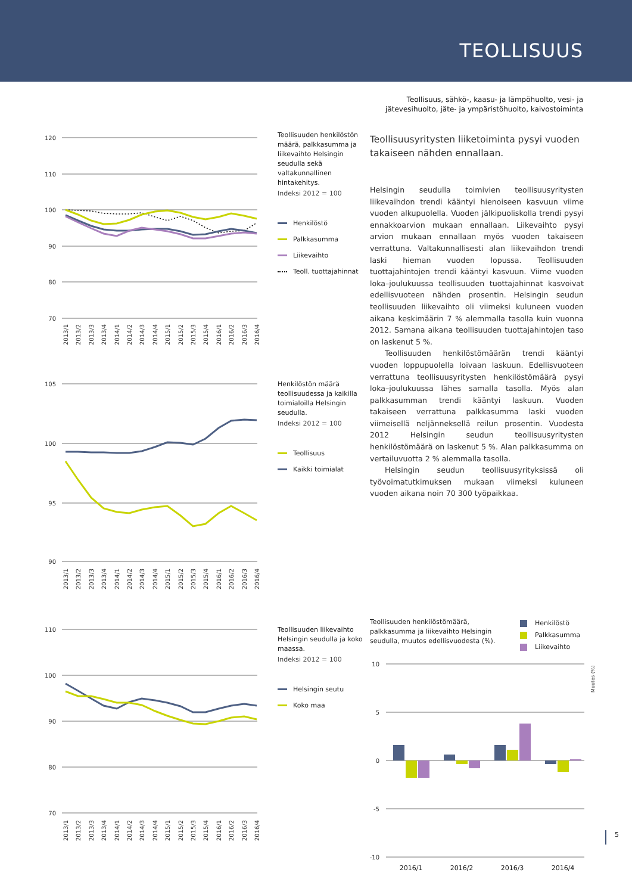TEOLLISUUS
Teollisuus, sähkö-, kaasu- ja lämpöhuolto, vesi- ja
jätevesihuolto, jäte- ja ympäristöhuolto, kaivostoiminta
120
110
100
90
80
70
2013/1
2013/2
2013/3
2013/4
2014/1
2014/2
2014/3
2014/4
2015/1
2015/2
2015/3
2015/4
2016/1
2016/2
2016/3
2016/4
Teollisuuden henkilöstön määrä, palkkasumma ja liikevaihto Helsingin seudulla sekä valtakunnallinen hintakehitys.
Indeksi 2012 = 100
Henkilöstö
Palkkasumma
Liikevaihto
Teoll. tuottajahinnat
105
100
95
90
2013/1
2013/2
2013/3
2013/4
2014/1
2014/2
2014/3
2014/4
2015/1
2015/2
2015/3
2015/4
2016/1
2016/2
2016/3
2016/4
Henkilöstön määrä teollisuudessa ja kaikilla toimialoilla Helsingin seudulla.
Indeksi 2012 = 100
Teollisuus
Kaikki toimialat
110
100
90
80
70
2013/1
2013/2
2013/3
2013/4
2014/1
2014/2
2014/3
2014/4
2015/1
2015/2
2015/3
2015/4
2016/1
2016/2
2016/3
2016/4
Teollisuuden liikevaihto Helsingin seudulla ja koko maassa.
Indeksi 2012 = 100
Helsingin seutu
Koko maa
Teollisuusyritysten liiketoiminta pysyi vuoden takaiseen nähden ennallaan.
Helsingin seudulla toimivien teollisuusyritysten liikevaihdon trendi kääntyi hienoiseen kasvuun viime vuoden alkupuolella. Vuoden jälkipuoliskolla trendi pysyi ennakkoarvion mukaan ennallaan. Liikevaihto pysyi arvion mukaan ennallaan myös vuoden takaiseen verrattuna. Valtakunnallisesti alan liikevaihdon trendi laski hieman vuoden lopussa. Teollisuuden tuottajahintojen trendi kääntyi kasvuun. Viime vuoden loka–joulukuussa teollisuuden tuottajahinnat kasvoivat edellisvuoteen nähden prosentin. Helsingin seudun teollisuuden liikevaihto oli viimeksi kuluneen vuoden aikana keskimäärin 7 % alemmalla tasolla kuin vuonna 2012. Samana aikana teollisuuden tuottajahintojen taso on laskenut 5 %.
Teollisuuden henkilöstömäärän trendi kääntyi vuoden loppupuolella loivaan laskuun. Edellisvuoteen verrattuna teollisuusyritysten henkilöstömäärä pysyi loka–joulukuussa lähes samalla tasolla. Myös alan palkkasumman trendi kääntyi laskuun. Vuoden takaiseen verrattuna palkkasumma laski vuoden viimeisellä neljänneksellä reilun prosentin. Vuodesta 2012 Helsingin seudun teollisuusyritysten henkilöstömäärä on laskenut 5 %. Alan palkkasumma on vertailuvuotta 2 % alemmalla tasolla.
Helsingin seudun teollisuusyrityksissä oli työvoimatutkimuksen mukaan viimeksi kuluneen vuoden aikana noin 70 300 työpaikkaa.
Teollisuuden henkilöstömäärä, palkkasumma ja liikevaihto Helsingin seudulla, muutos edellisvuodesta (%).
Henkilöstö
Palkkasumma
Liikevaihto
10
5
0
-5
-10
Muutos (%)
2016/1
2016/2
2016/3
2016/4
5